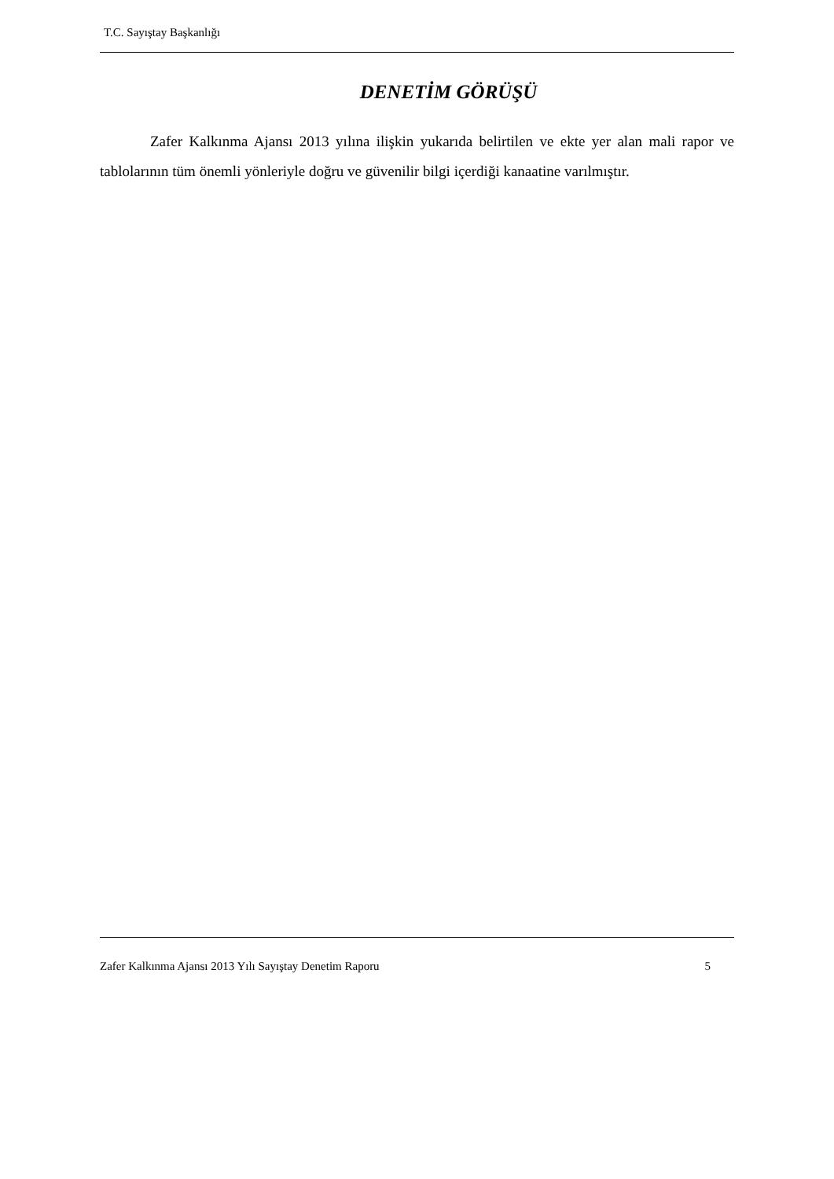T.C. Sayıştay Başkanlığı
DENETİM GÖRÜŞÜ
Zafer Kalkınma Ajansı 2013 yılına ilişkin yukarıda belirtilen ve ekte yer alan mali rapor ve tablolarının tüm önemli yönleriyle doğru ve güvenilir bilgi içerdiği kanaatine varılmıştır.
Zafer Kalkınma Ajansı 2013 Yılı Sayıştay Denetim Raporu 5